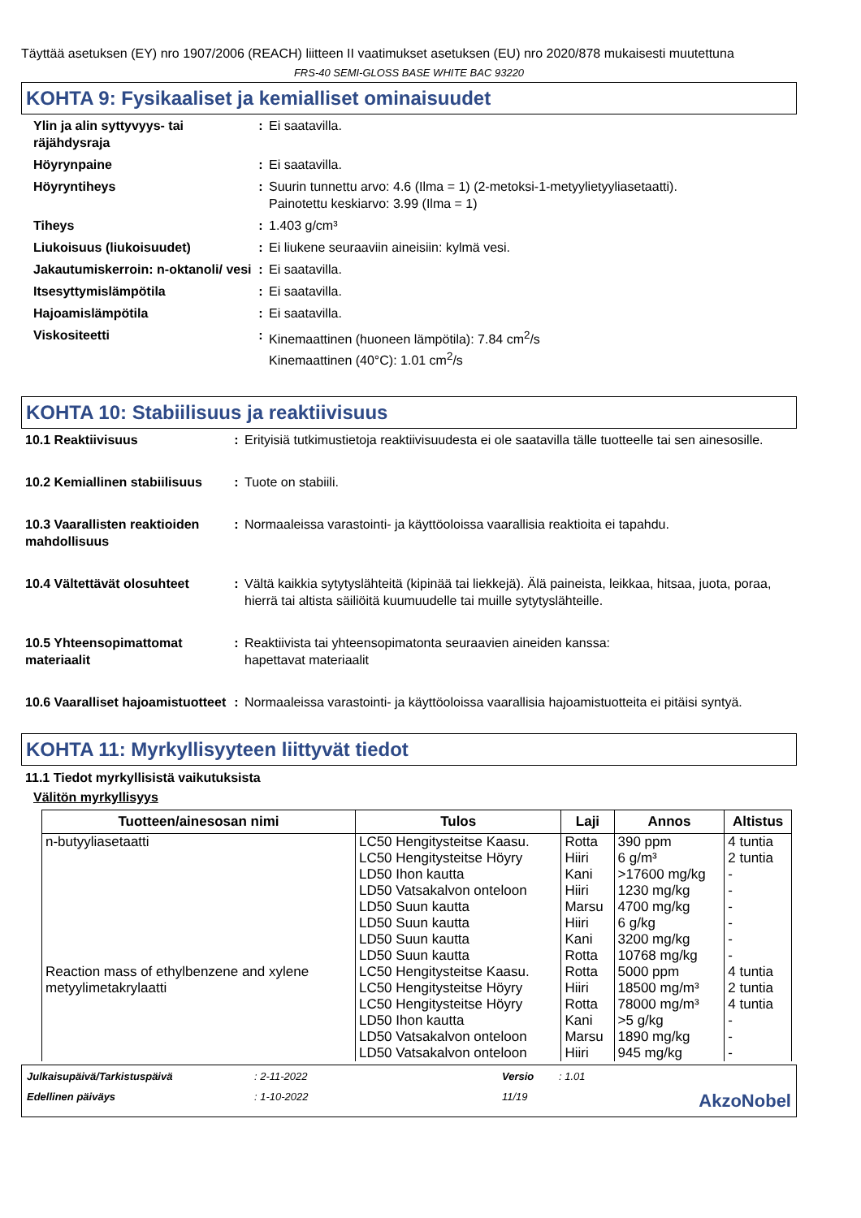Täyttää asetuksen (EY) nro 1907/2006 (REACH) liitteen II vaatimukset asetuksen (EU) nro 2020/878 mukaisesti muutettuna
FRS-40 SEMI-GLOSS BASE WHITE BAC 93220
KOHTA 9: Fysikaaliset ja kemialliset ominaisuudet
| Ylin ja alin syttyvyys- tai räjähdysraja | : | Ei saatavilla. |
| Höyrynpaine | : | Ei saatavilla. |
| Höyryntiheys | : | Suurin tunnettu arvo: 4.6 (Ilma = 1) (2-metoksi-1-metyylietyyliasetaatti). Painotettu keskiarvo: 3.99 (Ilma = 1) |
| Tiheys | : | 1.403 g/cm³ |
| Liukoisuus (liukoisuudet) | : | Ei liukene seuraaviin aineisiin: kylmä vesi. |
| Jakautumiskerroin: n-oktanoli/ vesi | : | Ei saatavilla. |
| Itsesyttymislämpötila | : | Ei saatavilla. |
| Hajoamislämpötila | : | Ei saatavilla. |
| Viskositeetti | : | Kinemaattinen (huoneen lämpötila): 7.84 cm<sup>2</sup>/s Kinemaattinen (40°C): 1.01 cm<sup>2</sup>/s |
KOHTA 10: Stabiilisuus ja reaktiivisuus
| 10.1 Reaktiivisuus | : | Erityisiä tutkimustietoja reaktiivisuudesta ei ole saatavilla tälle tuotteelle tai sen ainesosille. |
| 10.2 Kemiallinen stabiilisuus | : | Tuote on stabiili. |
| 10.3 Vaarallisten reaktioiden mahdollisuus | : | Normaaleissa varastointi- ja käyttöoloissa vaarallisia reaktioita ei tapahdu. |
| 10.4 Vältettävät olosuhteet | : | Vältä kaikkia sytytyslähteitä (kipinää tai liekkejä). Älä paineista, leikkaa, hitsaa, juota, poraa, hierrä tai altista säiliöitä kuumuudelle tai muille sytytyslähteille. |
| 10.5 Yhteensopimattomat materiaalit | : | Reaktiivista tai yhteensopimatonta seuraavien aineiden kanssa: hapettavat materiaalit |
| 10.6 Vaaralliset hajoamistuotteet | : | Normaaleissa varastointi- ja käyttöoloissa vaarallisia hajoamistuotteita ei pitäisi syntyä. |
KOHTA 11: Myrkyllisyyteen liittyvät tiedot
11.1 Tiedot myrkyllisistä vaikutuksista
Välitön myrkyllisyys
| Tuotteen/ainesosan nimi | Tulos | Laji | Annos | Altistus |
| --- | --- | --- | --- | --- |
| n-butyyliasetaatti | LC50 Hengitysteitse Kaasu. LC50 Hengitysteitse Höyry LD50 Ihon kautta LD50 Vatsakalvon onteloon LD50 Suun kautta LD50 Suun kautta LD50 Suun kautta LD50 Suun kautta | Rotta Hiiri Kani Hiiri Marsu Hiiri Kani Rotta | 390 ppm 6 g/m³ >17600 mg/kg 1230 mg/kg 4700 mg/kg 6 g/kg 3200 mg/kg 10768 mg/kg | 4 tuntia 2 tuntia - - - - - - |
| Reaction mass of ethylbenzene and xylene | LC50 Hengitysteitse Kaasu. | Rotta | 5000 ppm | 4 tuntia |
| metyylimetakrylaatti | LC50 Hengitysteitse Höyry LC50 Hengitysteitse Höyry LD50 Ihon kautta LD50 Vatsakalvon onteloon LD50 Vatsakalvon onteloon | Hiiri Rotta Kani Marsu Hiiri | 18500 mg/m³ 78000 mg/m³ >5 g/kg 1890 mg/kg 945 mg/kg | 2 tuntia 4 tuntia - - - |
Julkaisupäivä/Tarkistuspäivä: 2-11-2022 Versio: 1.01 Edellinen päiväys: 1-10-2022 11/19 AkzoNobel